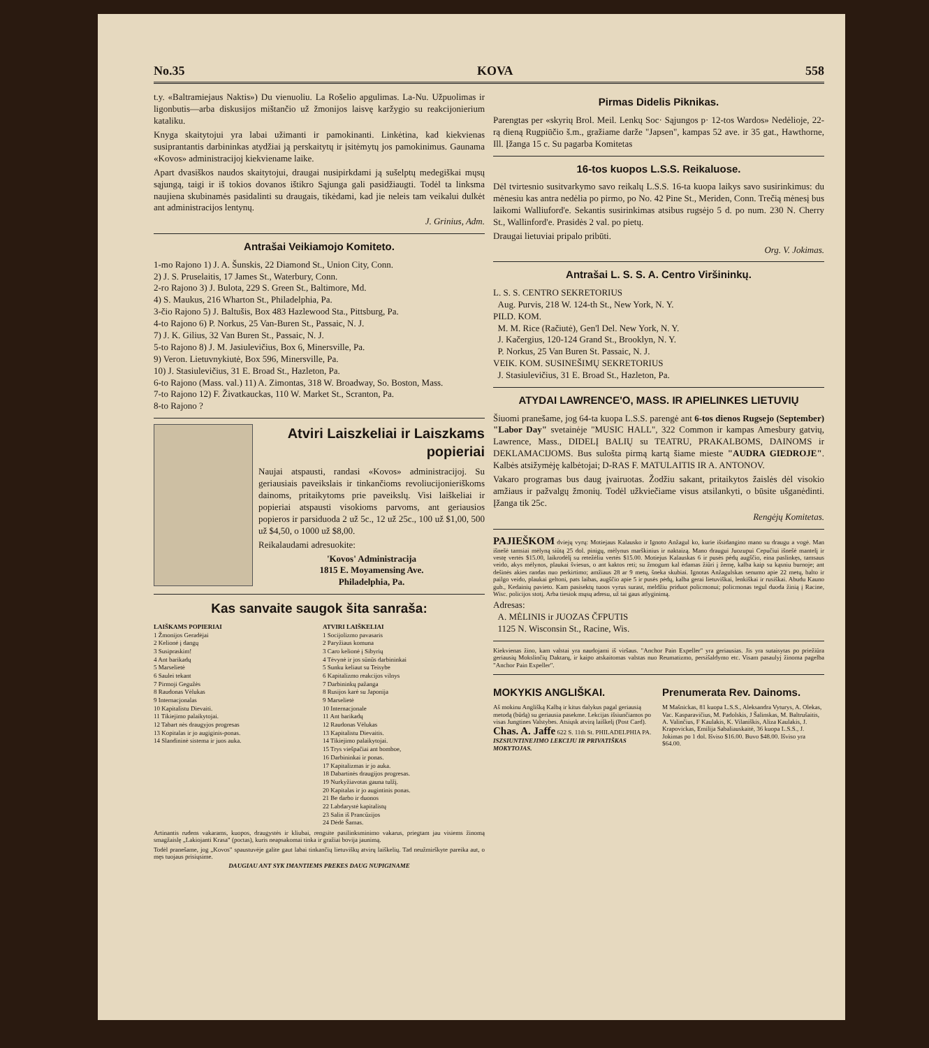No.35 KOVA 558
t.y. «Baltramiejaus Naktis») Du vienuoliu. La Rošelio apgulimas. La-Nu. Užpuolimas ir ligonbutis—arba diskusijos mištančio už žmonijos laisvę karžygio su reakcijonierium kataliku.
Knyga skaitytojui yra labai užimanti ir pamokinanti. Linkėtina, kad kiekvienas susiprantantis darbininkas atydžiai ją perskaitytų ir įsitėmytų jos pamokinimus. Gaunama «Kovos» administracijoj kiekviename laike.
Apart dvasiškos naudos skaitytojui, draugai nusipirkdami ją sušelptų medegiškai mųsų sąjungą, taigi ir iš tokios dovanos ištikro Sąjunga gali pasidžiaugti. Todėl ta linksma naujiena skubinamės pasidalinti su draugais, tikėdami, kad jie neleis tam veikalui dulkėt ant administracijos lentynų.
J. Grinius, Adm.
Antrašai Veikiamojo Komiteto.
1-mo Rajono 1) J. A. Šunskis, 22 Diamond St., Union City, Conn.
2) J. S. Pruselaitis, 17 James St., Waterbury, Conn.
2-ro Rajono 3) J. Bulota, 229 S. Green St., Baltimore, Md.
4) S. Maukus, 216 Wharton St., Philadelphia, Pa.
3-čio Rajono 5) J. Baltušis, Box 483 Hazlewood Sta., Pittsburg, Pa.
4-to Rajono 6) P. Norkus, 25 Van-Buren St., Passaic, N. J.
7) J. K. Gilius, 32 Van Buren St., Passaic, N. J.
5-to Rajono 8) J. M. Jasiulevičius, Box 6, Minersville, Pa.
9) Veron. Lietuvnykiutė, Box 596, Minersville, Pa.
10) J. Stasiulevičius, 31 E. Broad St., Hazleton, Pa.
6-to Rajono (Mass. val.) 11) A. Zimontas, 318 W. Broadway, So. Boston, Mass.
7-to Rajono 12) F. Živatkauckas, 110 W. Market St., Scranton, Pa.
8-to Rajono ?
Atviri Laiszkeliai ir Laiszkams popieriai
Naujai atspausti, randasi «Kovos» administracijoj. Su geriausiais paveikslais ir tinkančioms revoliucijonieriškoms dainoms, pritaikytoms prie paveikslų. Visi laiškeliai ir popieriai atspausti visokioms parvoms, ant geriausios popieros ir parsiduoda 2 už 5c., 12 už 25c., 100 už $1,00, 500 už $4,50, o 1000 už $8,00.
Reikalaudami adresuokite:
'Kovos' Administracija
1815 E. Moyamensing Ave.
Philadelphia, Pa.
Kas sanvaite saugok šita sanraša:
LAIŠKAMS POPIERIAI
1 Žmonijos Geradėjai
2 Kelionė į dangų
3 Susipraskim!
4 Ant barikadų
5 Marselietė
6 Saulei tekant
7 Pirmoji Gegužės
8 Raudonas Vėlukas
9 Internacjonalas
10 Kapitalistu Dievaiti.
11 Tikiejimo palaikytojai.
12 Tabart nės draugyjos progresas
13 Kopitalas ir jo augiginis-ponas.
14 Slandininė sistema ir juos auka.
ATVIRI LAIŠKELIAI
1 Socijolizmo pavasaris
2 Paryžiaus komuna
3 Caro kelionė į Sibyrių
4 Tėvynė ir jos sūnūs darbininkai
5 Sunku keliaut su Teisybe
6 Kapitalizmo reakcijos vilnys
7 Darbininkų pažanga
8 Rusijos karė su Japonija
9 Marselietė
10 Internacjonale
11 Ant barikadų
12 Raudonas Vėlukas
13 Kapitalistu Dievaitis.
14 Tikiejimo palaikytojai.
15 Trys viešpačiai ant bomboe,
16 Darbininkai ir ponas.
17 Kapitalizmas ir jo auka.
18 Dabartinės draugijos progresas.
19 Nurkyžiavotas gauna tulžį.
20 Kapitalas ir jo augintinis ponas.
21 Be darbo ir duonos
22 Labdarystė kapitalistų
23 Salin iš Prancūzijos
24 Dėdė Šamas.
Artinantis rudens vakarams, kuopos, draugystės ir kliubai, rengsite pasilinksminimo vakarus, priegtam jau visiems žinomą smagžaislę „Lakiojanti Krasa" (poctas), kuris neapsakomai tinka ir gražiai bovija jaunimą.
Todėl pranešame, jog „Kovos" spaustuvėje galite gaut labai tinkančių lietuviškų atvirų laiškelių. Tad neužmirškyte pareika aut, o męs tuojaus prisiųsime.
DAUGIAU ANT SYK IMANTIEMS PREKES DAUG NUPIGINAME
Pirmas Didelis Piknikas.
Parengtas per «skyrių Brol. Meil. Lenkų Soc· Sąjungos p· 12-tos Wardos» Nedėlioje, 22-rą dieną Rugpiūčio š.m., gražiame darže "Japsen", kampas 52 ave. ir 35 gat., Hawthorne, Ill. Įžanga 15 c. Su pagarba Komitetas
16-tos kuopos L.S.S. Reikaluose.
Dėl tvirtesnio susitvarkymo savo reikalų L.S.S. 16-ta kuopa laikys savo susirinkimus: du mėnesiu kas antra nedėlia po pirmo, po No. 42 Pine St., Meriden, Conn. Trečią mėnesį bus laikomi Walliuford'e. Sekantis susirinkimas atsibus rugsėjo 5 d. po num. 230 N. Cherry St., Wallinford'e. Prasidės 2 val. po pietų.
Draugai lietuviai pripalo pribūti.
Org. V. Jokimas.
Antrašai L. S. S. A. Centro Viršininkų.
L. S. S. CENTRO SEKRETORIUS
Aug. Purvis, 218 W. 124-th St., New York, N. Y.
PILD. KOM.
M. M. Rice (Račiutė), Gen'l Del. New York, N. Y.
J. Kačergius, 120-124 Grand St., Brooklyn, N. Y.
P. Norkus, 25 Van Buren St. Passaic, N. J.
VEIK. KOM. SUSINEŠIMŲ SEKRETORIUS
J. Stasiulevičius, 31 E. Broad St., Hazleton, Pa.
ATYDAI LAWRENCE'O, MASS. IR APIELINKES LIETUVIŲ
Šiuomi pranešame, jog 64-ta kuopa L.S.S. parengė ant 6-tos dienos Rugsejo (September) "Labor Day" svetainėje "MUSIC HALL", 322 Common ir kampas Amesbury gatvių, Lawrence, Mass., DIDELĮ BALIŲ su TEATRU, PRAKALBOMS, DAINOMS ir DEKLAMACIJOMS. Bus sulošta pirmą kartą šiame mieste "AUDRA GIEDROJE". Kalbės atsižymėję kalbėtojai; D-RAS F. MATULAITIS IR A. ANTONOV.
Vakaro programas bus daug įvairuotas. Žodžiu sakant, pritaikytos žaislės dėl visokio amžiaus ir pažvalgų žmonių. Todėl užkviečiame visus atsilankyti, o būsite ušganėdinti. Įžanga tik 25c.
Rengėjų Komitetas.
PAJIEŠKOM dviejų vyrų: Motiejaus Kalausko ir Ignoto Anžagul ko, kurie išsidangino mano su draugu a vogė. Man išnešė tamsiai mėlyną siūtą 25 dol. pinigų, mėlynus marškinius ir naktaizą. Mano draugui Juozupui Cepučiui išnešė mantelį ir vestę vertės $15.00, laikrodėlį su retežėliu vertės $15.00. Motiejus Kalauskas 6 ir pusės pėdų augščio, eina paslinkęs, tamsaus veido, akys mėlynos, plaukai šviesus, o ant kaktos reti; su žmogum kal ėdamas žiūri į žemę, kalba kaip su kąsniu burnoje; ant dešinės akies randas nuo perkirtimo; amžiaus 28 ar 9 metų, šneka skubiai. Ignotas Anžagulskas senumo apie 22 metų, balto ir pailgo veido, plaukai geltoni, pats laibas, augščio apie 5 ir pusės pėdų, kalba gerai lietuviškai, lenkiškai ir rusiškai. Abudu Kauno gub., Kedainių pavieto. Kam pasisektų tuoos vyrus surast, meldžiu priduot policmonui; policmonas tegul duoda žinią į Racine, Wisc. policijos stotį. Arba tiesiok mųsų adresu, už tai gaus atlyginimą.
Adresas:
A. MĖLINIS ir JUOZAS ČFPUTIS
1125 N. Wisconsin St., Racine, Wis.
Kiekvienas žino, kam valstai yra naudojami iš viršaus. "Anchor Pain Expeller" yra geriausias. Jis yra sutaisytas po priežiūra geriausių Mokslinčių Daktarų, ir kaipo atskaitomas valstas nuo Reumatizmo, persišaldymo etc. Visam pasaulyj žinoma pagelba "Anchor Pain Expeller".
MOKYKIS ANGLIŠKAI.
Aš mokinu Anglišką Kalbą ir kitus dalykus pagal geriausią metodą (būdą) su geriausia pasekme. Lekcijas išsiunčiamos po visas Jungtines Valstybes. Atsiųsk atvirą laiškelį (Post Card).
Chas. A. Jaffe 622 S. 11th St. PHILADELPHIA PA.
ISZSIUNTINEJIMO LEKCIJU IR PRIVATIŠKAS MOKYTOJAS.
Prenumerata Rev. Dainoms.
M Mašnickas, 81 kuopa L.S.S., Aleksandra Vyturys, A. Olekas, Vac. Kasparavičius, M. Padolskis, J Šalinskas, M. Baltrušaitis, A. Valinčius, F Kaulakis, K. Vilaniškis, Aliza Kaulakis, J. Krapovickas, Emilija Sabaliauskaitė, 36 kuopa L.S.S., J. Jokimas po 1 dol. Išviso $16.00. Buvo $48.00. Išviso yra $64.00.